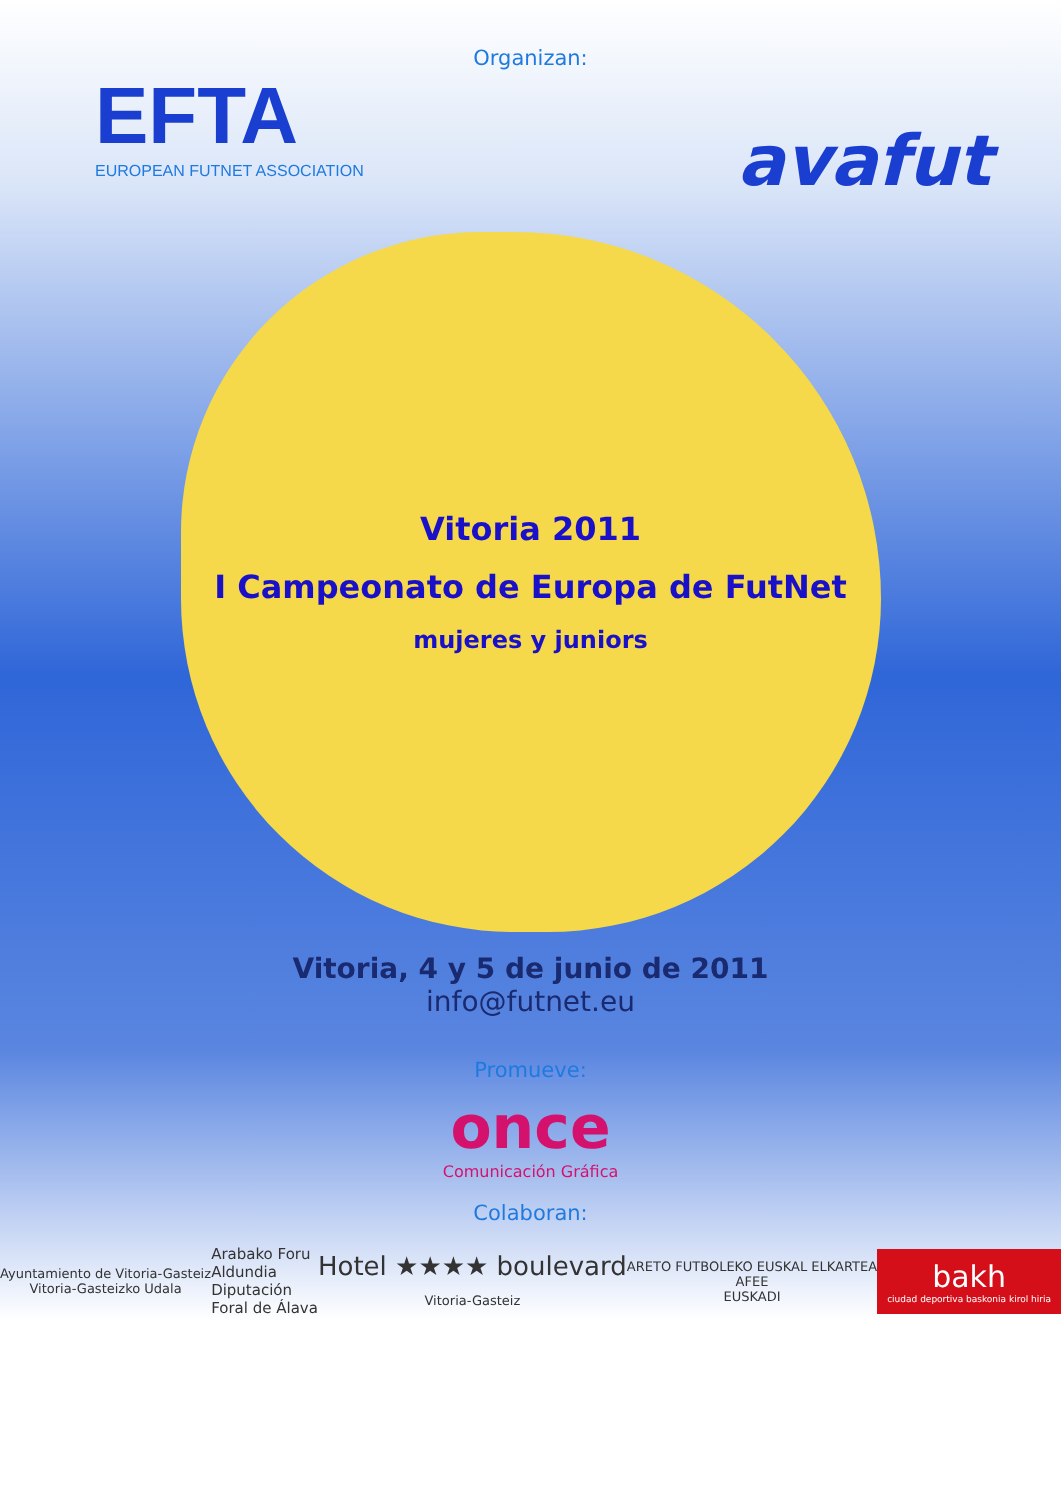Organizan:
EFTA
EUROPEAN FUTNET ASSOCIATION
avafut
Vitoria 2011
I Campeonato de Europa de FutNet
mujeres y juniors
Vitoria, 4 y 5 de junio de 2011
info@futnet.eu
Promueve:
once
Comunicación Gráfica
Colaboran:
Ayuntamiento de Vitoria-Gasteiz
Vitoria-Gasteizko Udala
Arabako Foru
Aldundia
Diputación
Foral de Álava
Hotel ★★★★ boulevard
Vitoria-Gasteiz
ARETO FUTBOLEKO EUSKAL ELKARTEA
AFEE
EUSKADI
bakh
ciudad deportiva baskonia kirol hiria